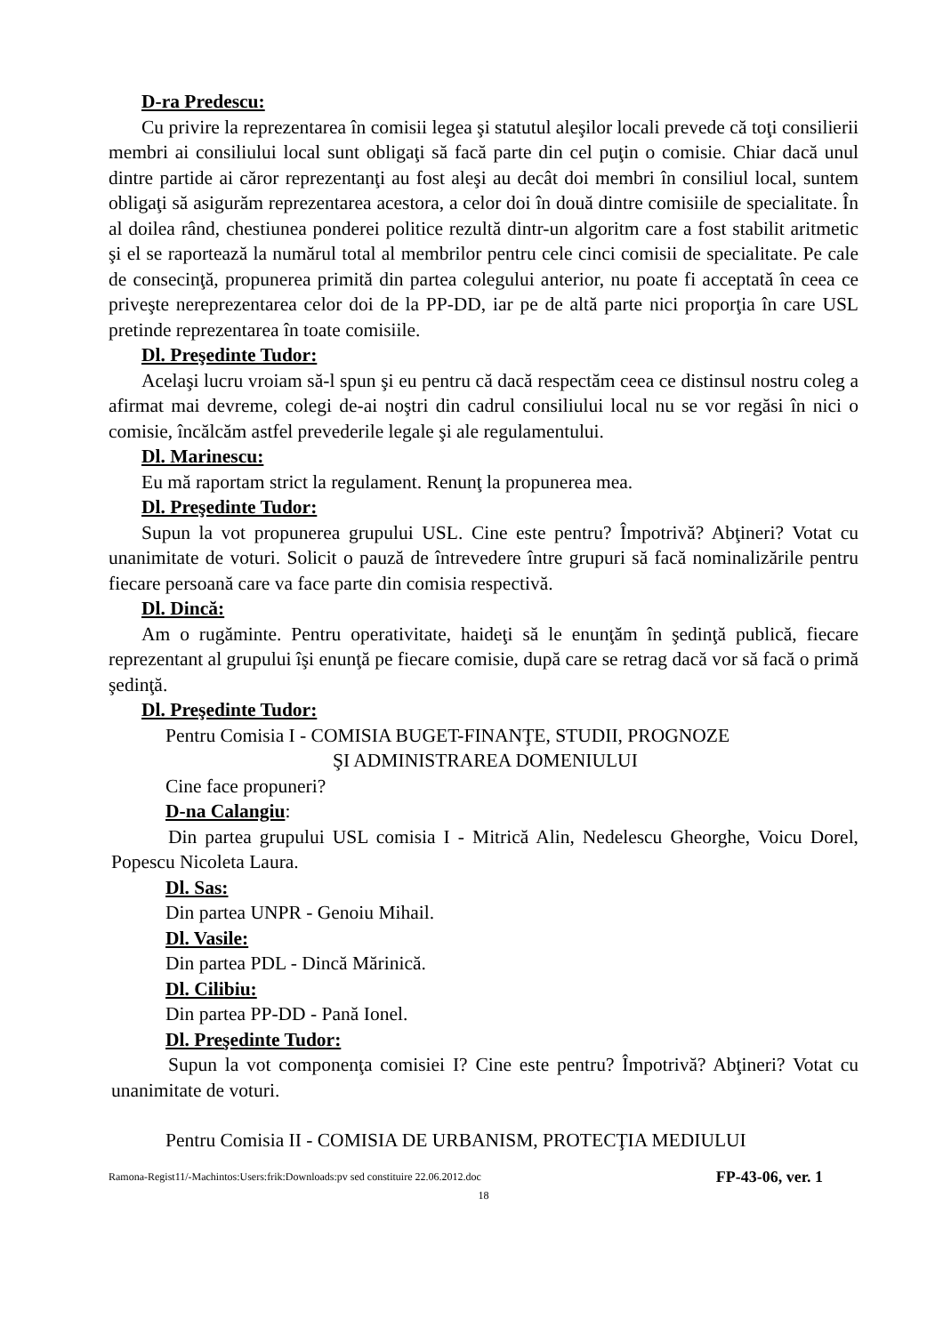D-ra Predescu:
Cu privire la reprezentarea în comisii legea şi statutul aleşilor locali prevede că toţi consilierii membri ai consiliului local sunt obligaţi să facă parte din cel puţin o comisie. Chiar dacă unul dintre partide ai căror reprezentanţi au fost aleşi au decât doi membri în consiliul local, suntem obligaţi să asigurăm reprezentarea acestora, a celor doi în două dintre comisiile de specialitate. În al doilea rând, chestiunea ponderei politice rezultă dintr-un algoritm care a fost stabilit aritmetic şi el se raportează la numărul total al membrilor pentru cele cinci comisii de specialitate. Pe cale de consecinţă, propunerea primită din partea colegului anterior, nu poate fi acceptată în ceea ce priveşte nereprezentarea celor doi de la PP-DD, iar pe de altă parte nici proporţia în care USL pretinde reprezentarea în toate comisiile.
Dl. Preşedinte Tudor:
Acelaşi lucru vroiam să-l spun şi eu pentru că dacă respectăm ceea ce distinsul nostru coleg a afirmat mai devreme, colegi de-ai noştri din cadrul consiliului local nu se vor regăsi în nici o comisie, încălcăm astfel prevederile legale şi ale regulamentului.
Dl. Marinescu:
Eu mă raportam strict la regulament. Renunţ la propunerea mea.
Dl. Preşedinte Tudor:
Supun la vot propunerea grupului USL. Cine este pentru? Împotrivă? Abţineri? Votat cu unanimitate de voturi. Solicit o pauză de întrevedere între grupuri să facă nominalizările pentru fiecare persoană care va face parte din comisia respectivă.
Dl. Dincă:
Am o rugăminte. Pentru operativitate, haideţi să le enunţăm în şedinţă publică, fiecare reprezentant al grupului îşi enunţă pe fiecare comisie, după care se retrag dacă vor să facă o primă şedinţă.
Dl. Preşedinte Tudor:
Pentru Comisia I - COMISIA BUGET-FINANŢE, STUDII, PROGNOZE
ŞI ADMINISTRAREA DOMENIULUI
Cine face propuneri?
D-na Calangiu:
Din partea grupului USL comisia I - Mitrică Alin, Nedelescu Gheorghe, Voicu Dorel, Popescu Nicoleta Laura.
Dl. Sas:
Din partea UNPR - Genoiu Mihail.
Dl. Vasile:
Din partea PDL - Dincă Mărinică.
Dl. Cilibiu:
Din partea PP-DD - Pană Ionel.
Dl. Preşedinte Tudor:
Supun la vot componenţa comisiei I? Cine este pentru? Împotrivă? Abţineri? Votat cu unanimitate de voturi.
Pentru Comisia II - COMISIA DE URBANISM, PROTECŢIA MEDIULUI
Ramona-Regist11/-Machintos:Users:frik:Downloads:pv sed constituire 22.06.2012.doc FP-43-06, ver. 1
18